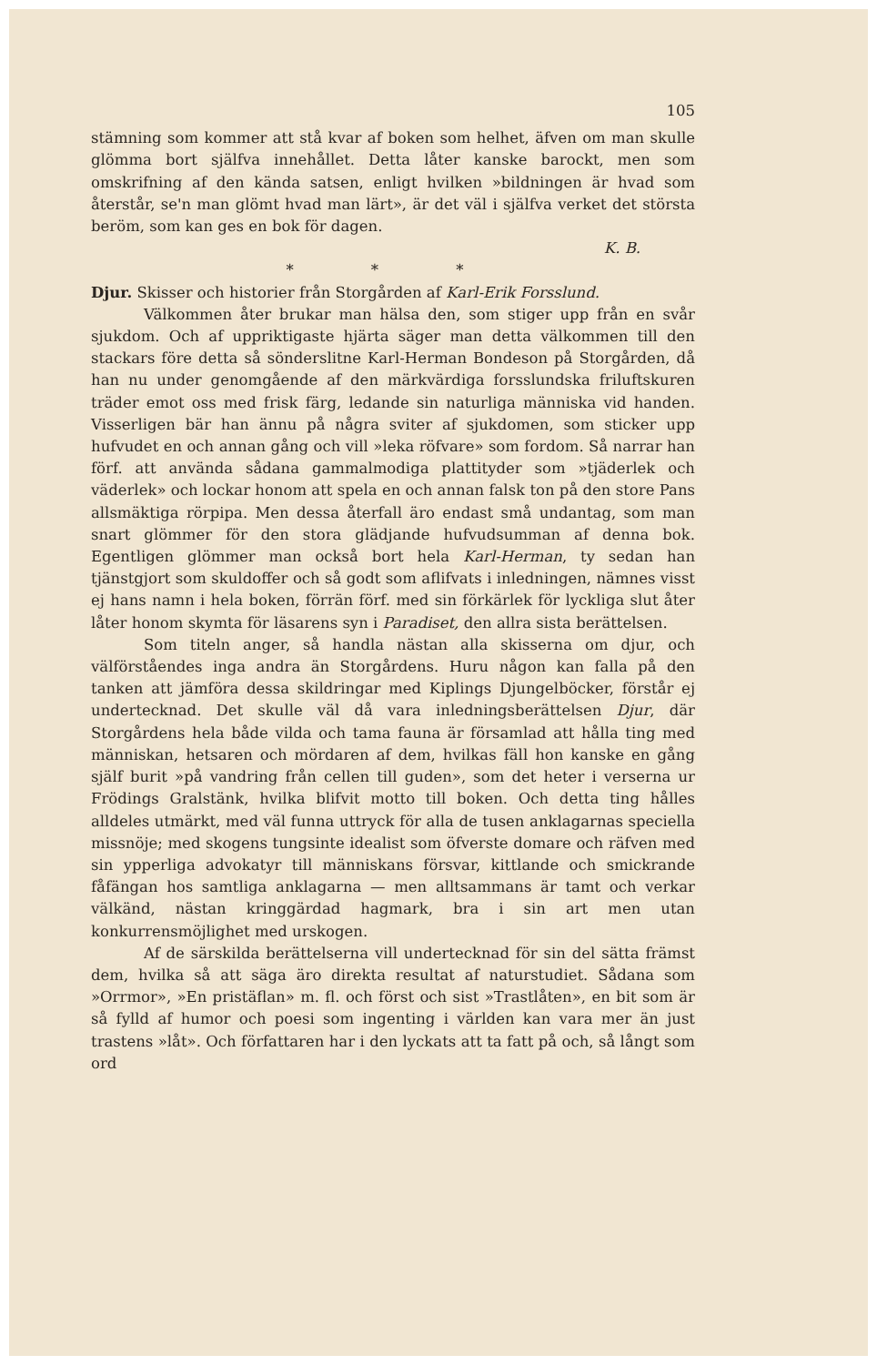105
stämning som kommer att stå kvar af boken som helhet, äfven om man skulle glömma bort själfva innehållet. Detta låter kanske barockt, men som omskrifning af den kända satsen, enligt hvilken »bildningen är hvad som återstår, se'n man glömt hvad man lärt», är det väl i själfva verket det största beröm, som kan ges en bok för dagen.
K. B.
* * *
Djur. Skisser och historier från Storgården af Karl-Erik Forsslund.
Välkommen åter brukar man hälsa den, som stiger upp från en svår sjukdom. Och af uppriktigaste hjärta säger man detta välkommen till den stackars före detta så sönderslitne Karl-Herman Bondeson på Storgården, då han nu under genomgående af den märkvärdiga forsslundska friluftskuren träder emot oss med frisk färg, ledande sin naturliga människa vid handen. Visserligen bär han ännu på några sviter af sjukdomen, som sticker upp hufvudet en och annan gång och vill »leka röfvare» som fordom. Så narrar han förf. att använda sådana gammalmodiga plattityder som »tjäderlek och väderlek» och lockar honom att spela en och annan falsk ton på den store Pans allsmäktiga rörpipa. Men dessa återfall äro endast små undantag, som man snart glömmer för den stora glädjande hufvudsumman af denna bok. Egentligen glömmer man också bort hela Karl-Herman, ty sedan han tjänstgjort som skuldoffer och så godt som aflifvats i inledningen, nämnes visst ej hans namn i hela boken, förrän förf. med sin förkärlek för lyckliga slut åter låter honom skymta för läsarens syn i Paradiset, den allra sista berättelsen.
Som titeln anger, så handla nästan alla skisserna om djur, och välförståendes inga andra än Storgårdens. Huru någon kan falla på den tanken att jämföra dessa skildringar med Kiplings Djungelböcker, förstår ej undertecknad. Det skulle väl då vara inledningsberättelsen Djur, där Storgårdens hela både vilda och tama fauna är församlad att hålla ting med människan, hetsaren och mördaren af dem, hvilkas fäll hon kanske en gång själf burit »på vandring från cellen till guden», som det heter i verserna ur Frödings Gralstänk, hvilka blifvit motto till boken. Och detta ting hålles alldeles utmärkt, med väl funna uttryck för alla de tusen anklagarnas speciella missnöje; med skogens tungsinte idealist som öfverste domare och räfven med sin ypperliga advokatyr till människans försvar, kittlande och smickrande fåfängan hos samtliga anklagarna — men alltsammans är tamt och verkar välkänd, nästan kringgärdad hagmark, bra i sin art men utan konkurrensmöjlighet med urskogen.
Af de särskilda berättelserna vill undertecknad för sin del sätta främst dem, hvilka så att säga äro direkta resultat af naturstudiet. Sådana som »Orrmor», »En pristäflan» m. fl. och först och sist »Trastlåten», en bit som är så fylld af humor och poesi som ingenting i världen kan vara mer än just trastens »låt». Och författaren har i den lyckats att ta fatt på och, så långt som ord